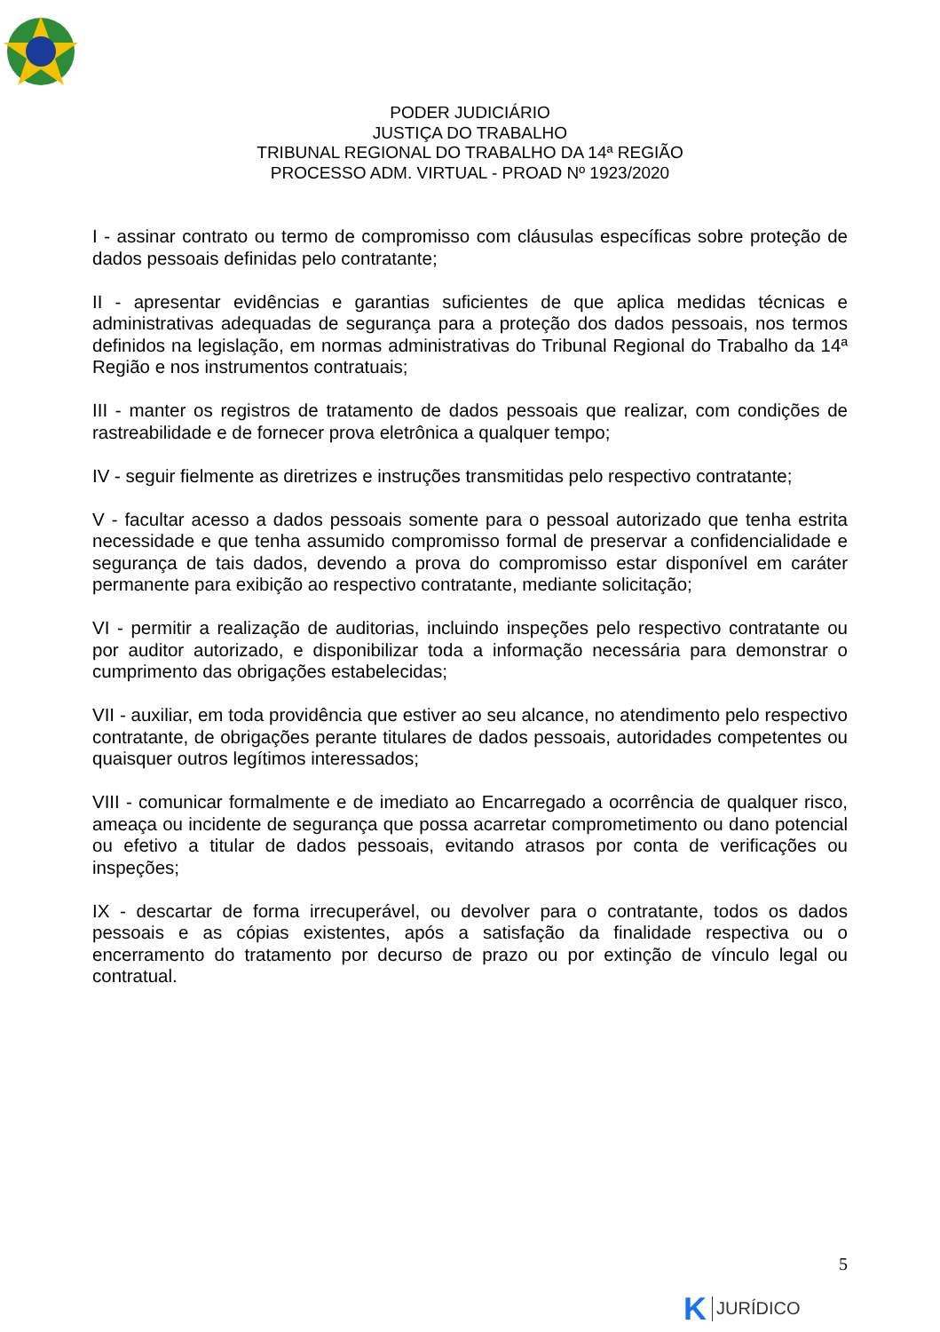PODER JUDICIÁRIO
JUSTIÇA DO TRABALHO
TRIBUNAL REGIONAL DO TRABALHO DA 14ª REGIÃO
PROCESSO ADM. VIRTUAL - PROAD Nº 1923/2020
I - assinar contrato ou termo de compromisso com cláusulas específicas sobre proteção de dados pessoais definidas pelo contratante;
II - apresentar evidências e garantias suficientes de que aplica medidas técnicas e administrativas adequadas de segurança para a proteção dos dados pessoais, nos termos definidos na legislação, em normas administrativas do Tribunal Regional do Trabalho da 14ª Região e nos instrumentos contratuais;
III - manter os registros de tratamento de dados pessoais que realizar, com condições de rastreabilidade e de fornecer prova eletrônica a qualquer tempo;
IV - seguir fielmente as diretrizes e instruções transmitidas pelo respectivo contratante;
V - facultar acesso a dados pessoais somente para o pessoal autorizado que tenha estrita necessidade e que tenha assumido compromisso formal de preservar a confidencialidade e segurança de tais dados, devendo a prova do compromisso estar disponível em caráter permanente para exibição ao respectivo contratante, mediante solicitação;
VI - permitir a realização de auditorias, incluindo inspeções pelo respectivo contratante ou por auditor autorizado, e disponibilizar toda a informação necessária para demonstrar o cumprimento das obrigações estabelecidas;
VII - auxiliar, em toda providência que estiver ao seu alcance, no atendimento pelo respectivo contratante, de obrigações perante titulares de dados pessoais, autoridades competentes ou quaisquer outros legítimos interessados;
VIII - comunicar formalmente e de imediato ao Encarregado a ocorrência de qualquer risco, ameaça ou incidente de segurança que possa acarretar comprometimento ou dano potencial ou efetivo a titular de dados pessoais, evitando atrasos por conta de verificações ou inspeções;
IX - descartar de forma irrecuperável, ou devolver para o contratante, todos os dados pessoais e as cópias existentes, após a satisfação da finalidade respectiva ou o encerramento do tratamento por decurso de prazo ou por extinção de vínculo legal ou contratual.
5
K JURÍDICO